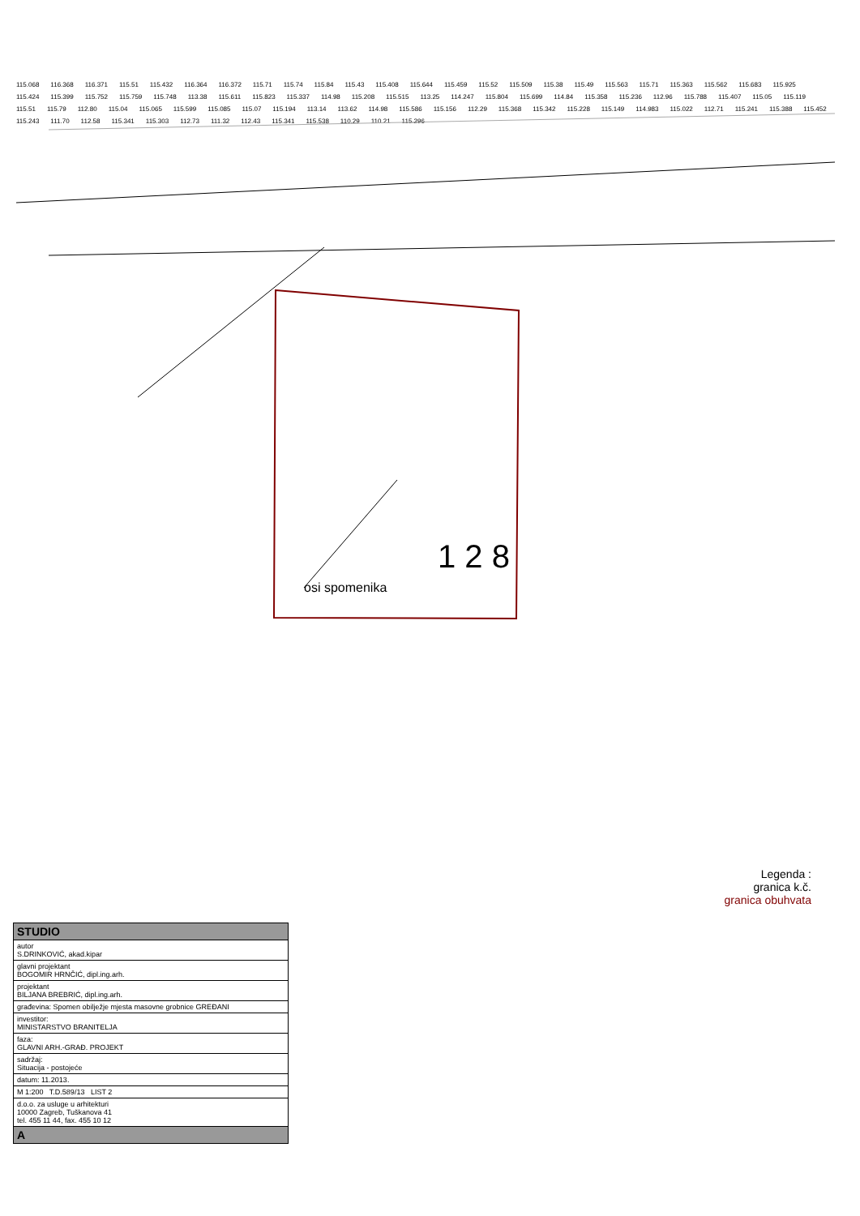1 2 8
osi spomenika
115.068 116.368 116.371 115.51 115.432 116.364 116.372 115.71 115.74 115.84 115.43 115.408 115.644 115.459 115.52 115.509 115.38 115.49 115.563 115.71 115.363 115.562 115.683 115.925 115.424 115.399 115.752 115.759 115.748 113.38 115.611 115.823 115.337 114.98 115.208 115.515 113.25 114.247 115.804 115.699 114.84 115.358 115.236 112.96 115.788 115.407 115.05 115.119 115.51 115.79 112.80 115.04 115.065 115.599 115.085 115.07 115.194 113.14 113.62 114.98 115.586 115.156 112.29 115.368 115.342 115.228 115.149 114.983 115.022 112.71 115.241 115.388 115.452 115.243 111.70 112.58 115.341 115.303 112.73 111.32 112.43 115.341 115.538 110.29 110.21 115.296
Legenda :
granica k.č.
granica obuhvata
| STUDIO |
| autor S.DRINKOVIĆ, akad.kipar |
| glavni projektant BOGOMIR HRNČIĆ, dipl.ing.arh. |
| projektant BILJANA BREBRIĆ, dipl.ing.arh. |
| građevina: Spomen obilježje mjesta masovne grobnice GREĐANI |
| investitor: MINISTARSTVO BRANITELJA |
| faza: GLAVNI ARH.-GRAĐ. PROJEKT |
| sadržaj: Situacija - postojeće |
| datum: 11.2013. |
| M 1:200 T.D.589/13 LIST 2 |
| d.o.o. za usluge u arhitekturi 10000 Zagreb, Tuškanova 41 tel. 455 11 44, fax. 455 10 12 |
| A |